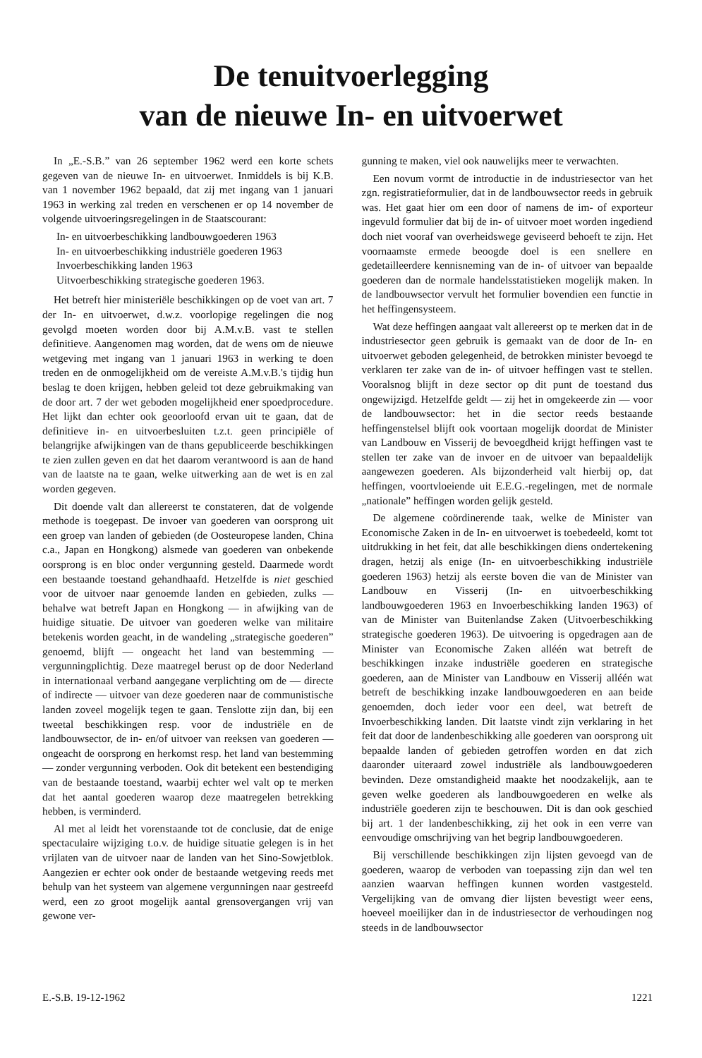De tenuitvoerlegging
van de nieuwe In- en uitvoerwet
In „E.-S.B.” van 26 september 1962 werd een korte schets gegeven van de nieuwe In- en uitvoerwet. Inmiddels is bij K.B. van 1 november 1962 bepaald, dat zij met ingang van 1 januari 1963 in werking zal treden en verschenen er op 14 november de volgende uitvoeringsregelingen in de Staatscourant:
In- en uitvoerbeschikking landbouwgoederen 1963
In- en uitvoerbeschikking industriële goederen 1963
Invoerbeschikking landen 1963
Uitvoerbeschikking strategische goederen 1963.
Het betreft hier ministeriële beschikkingen op de voet van art. 7 der In- en uitvoerwet, d.w.z. voorlopige regelingen die nog gevolgd moeten worden door bij A.M.v.B. vast te stellen definitieve. Aangenomen mag worden, dat de wens om de nieuwe wetgeving met ingang van 1 januari 1963 in werking te doen treden en de onmogelijkheid om de vereiste A.M.v.B.'s tijdig hun beslag te doen krijgen, hebben geleid tot deze gebruikmaking van de door art. 7 der wet geboden mogelijkheid ener spoedprocedure. Het lijkt dan echter ook geoorloofd ervan uit te gaan, dat de definitieve in- en uitvoerbesluiten t.z.t. geen principiële of belangrijke afwijkingen van de thans gepubliceerde beschikkingen te zien zullen geven en dat het daarom verantwoord is aan de hand van de laatste na te gaan, welke uitwerking aan de wet is en zal worden gegeven.
Dit doende valt dan allereerst te constateren, dat de volgende methode is toegepast. De invoer van goederen van oorsprong uit een groep van landen of gebieden (de Oosteuropese landen, China c.a., Japan en Hongkong) alsmede van goederen van onbekende oorsprong is en bloc onder vergunning gesteld. Daarmede wordt een bestaande toestand gehandhaafd. Hetzelfde is niet geschied voor de uitvoer naar genoemde landen en gebieden, zulks — behalve wat betreft Japan en Hongkong — in afwijking van de huidige situatie. De uitvoer van goederen welke van militaire betekenis worden geacht, in de wandeling „strategische goederen” genoemd, blijft — ongeacht het land van bestemming — vergunningplichtig. Deze maatregel berust op de door Nederland in internationaal verband aangegane verplichting om de — directe of indirecte — uitvoer van deze goederen naar de communistische landen zoveel mogelijk tegen te gaan. Tenslotte zijn dan, bij een tweetal beschikkingen resp. voor de industriële en de landbouwsector, de in- en/of uitvoer van reeksen van goederen — ongeacht de oorsprong en herkomst resp. het land van bestemming — zonder vergunning verboden. Ook dit betekent een bestendiging van de bestaande toestand, waarbij echter wel valt op te merken dat het aantal goederen waarop deze maatregelen betrekking hebben, is verminderd.
Al met al leidt het vorenstaande tot de conclusie, dat de enige spectaculaire wijziging t.o.v. de huidige situatie gelegen is in het vrijlaten van de uitvoer naar de landen van het Sino-Sowjetblok. Aangezien er echter ook onder de bestaande wetgeving reeds met behulp van het systeem van algemene vergunningen naar gestreefd werd, een zo groot mogelijk aantal grensovergangen vrij van gewone ver-
gunning te maken, viel ook nauwelijks meer te verwachten.
Een novum vormt de introductie in de industriesector van het zgn. registratieformulier, dat in de landbouwsector reeds in gebruik was. Het gaat hier om een door of namens de im- of exporteur ingevuld formulier dat bij de in- of uitvoer moet worden ingediend doch niet vooraf van overheidswege geviseerd behoeft te zijn. Het voornaamste ermede beoogde doel is een snellere en gedetailleerdere kennisneming van de in- of uitvoer van bepaalde goederen dan de normale handelsstatistieken mogelijk maken. In de landbouwsector vervult het formulier bovendien een functie in het heffingensysteem.
Wat deze heffingen aangaat valt allereerst op te merken dat in de industriesector geen gebruik is gemaakt van de door de In- en uitvoerwet geboden gelegenheid, de betrokken minister bevoegd te verklaren ter zake van de in- of uitvoer heffingen vast te stellen. Vooralsnog blijft in deze sector op dit punt de toestand dus ongewijzigd. Hetzelfde geldt — zij het in omgekeerde zin — voor de landbouwsector: het in die sector reeds bestaande heffingenstelsel blijft ook voortaan mogelijk doordat de Minister van Landbouw en Visserij de bevoegdheid krijgt heffingen vast te stellen ter zake van de invoer en de uitvoer van bepaaldelijk aangewezen goederen. Als bijzonderheid valt hierbij op, dat heffingen, voortvloeiende uit E.E.G.-regelingen, met de normale „nationale” heffingen worden gelijk gesteld.
De algemene coördinerende taak, welke de Minister van Economische Zaken in de In- en uitvoerwet is toebedeeld, komt tot uitdrukking in het feit, dat alle beschikkingen diens ondertekening dragen, hetzij als enige (In- en uitvoerbeschikking industriële goederen 1963) hetzij als eerste boven die van de Minister van Landbouw en Visserij (In- en uitvoerbeschikking landbouwgoederen 1963 en Invoerbeschikking landen 1963) of van de Minister van Buitenlandse Zaken (Uitvoerbeschikking strategische goederen 1963). De uitvoering is opgedragen aan de Minister van Economische Zaken alléén wat betreft de beschikkingen inzake industriële goederen en strategische goederen, aan de Minister van Landbouw en Visserij alléén wat betreft de beschikking inzake landbouwgoederen en aan beide genoemden, doch ieder voor een deel, wat betreft de Invoerbeschikking landen. Dit laatste vindt zijn verklaring in het feit dat door de landenbeschikking alle goederen van oorsprong uit bepaalde landen of gebieden getroffen worden en dat zich daaronder uiteraard zowel industriële als landbouwgoederen bevinden. Deze omstandigheid maakte het noodzakelijk, aan te geven welke goederen als landbouwgoederen en welke als industriële goederen zijn te beschouwen. Dit is dan ook geschied bij art. 1 der landenbeschikking, zij het ook in een verre van eenvoudige omschrijving van het begrip landbouwgoederen.
Bij verschillende beschikkingen zijn lijsten gevoegd van de goederen, waarop de verboden van toepassing zijn dan wel ten aanzien waarvan heffingen kunnen worden vastgesteld. Vergelijking van de omvang dier lijsten bevestigt weer eens, hoeveel moeilijker dan in de industriesector de verhoudingen nog steeds in de landbouwsector
E.-S.B. 19-12-1962 1221